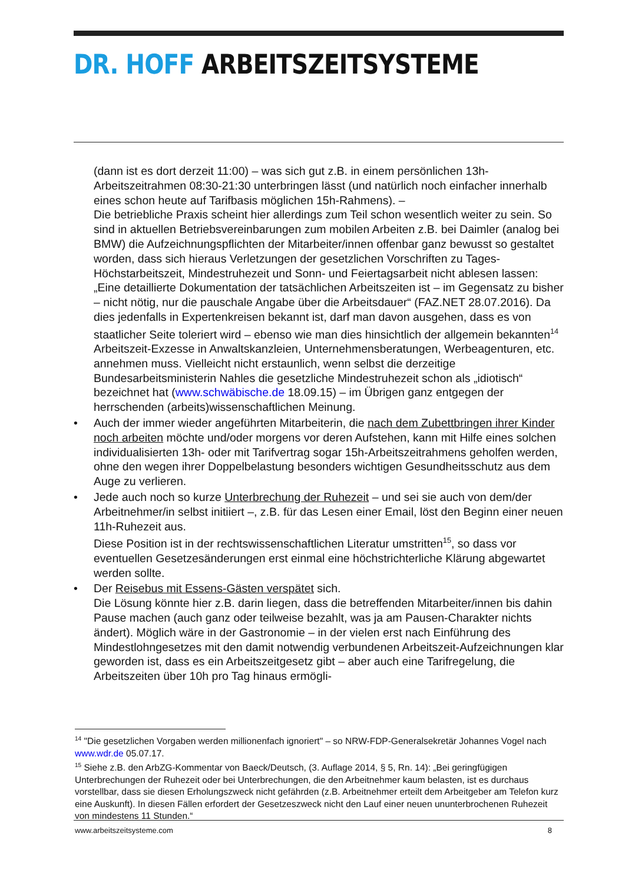DR. HOFF ARBEITSZEITSYSTEME
(dann ist es dort derzeit 11:00) – was sich gut z.B. in einem persönlichen 13h-Arbeitszeitrahmen 08:30-21:30 unterbringen lässt (und natürlich noch einfacher innerhalb eines schon heute auf Tarifbasis möglichen 15h-Rahmens). –
Die betriebliche Praxis scheint hier allerdings zum Teil schon wesentlich weiter zu sein. So sind in aktuellen Betriebsvereinbarungen zum mobilen Arbeiten z.B. bei Daimler (analog bei BMW) die Aufzeichnungspflichten der Mitarbeiter/innen offenbar ganz bewusst so gestaltet worden, dass sich hieraus Verletzungen der gesetzlichen Vorschriften zu Tages-Höchstarbeitszeit, Mindestruhezeit und Sonn- und Feiertagsarbeit nicht ablesen lassen: „Eine detaillierte Dokumentation der tatsächlichen Arbeitszeiten ist – im Gegensatz zu bisher – nicht nötig, nur die pauschale Angabe über die Arbeitsdauer“ (FAZ.NET 28.07.2016). Da dies jedenfalls in Expertenkreisen bekannt ist, darf man davon ausgehen, dass es von staatlicher Seite toleriert wird – ebenso wie man dies hinsichtlich der allgemein bekannten<sup>14</sup> Arbeitszeit-Exzesse in Anwaltskanzleien, Unternehmensberatungen, Werbeagenturen, etc. annehmen muss. Vielleicht nicht erstaunlich, wenn selbst die derzeitige Bundesarbeitsministerin Nahles die gesetzliche Mindestruhezeit schon als „idiotisch“ bezeichnet hat (www.schwäbische.de 18.09.15) – im Übrigen ganz entgegen der herrschenden (arbeits)wissenschaftlichen Meinung.
• Auch der immer wieder angeführten Mitarbeiterin, die nach dem Zubettbringen ihrer Kinder noch arbeiten möchte und/oder morgens vor deren Aufstehen, kann mit Hilfe eines solchen individualisierten 13h- oder mit Tarifvertrag sogar 15h-Arbeitszeitrahmens geholfen werden, ohne den wegen ihrer Doppelbelastung besonders wichtigen Gesundheitsschutz aus dem Auge zu verlieren.
• Jede auch noch so kurze Unterbrechung der Ruhezeit – und sei sie auch von dem/der Arbeitnehmer/in selbst initiiert –, z.B. für das Lesen einer Email, löst den Beginn einer neuen 11h-Ruhezeit aus.
Diese Position ist in der rechtswissenschaftlichen Literatur umstritten<sup>15</sup>, so dass vor eventuellen Gesetzesänderungen erst einmal eine höchstrichterliche Klärung abgewartet werden sollte.
• Der Reisebus mit Essens-Gästen verspätet sich.
Die Lösung könnte hier z.B. darin liegen, dass die betreffenden Mitarbeiter/innen bis dahin Pause machen (auch ganz oder teilweise bezahlt, was ja am Pausen-Charakter nichts ändert). Möglich wäre in der Gastronomie – in der vielen erst nach Einführung des Mindestlohngesetzes mit den damit notwendig verbundenen Arbeitszeit-Aufzeichnungen klar geworden ist, dass es ein Arbeitszeitgesetz gibt – aber auch eine Tarifregelung, die Arbeitszeiten über 10h pro Tag hinaus ermögli-
<sup>14</sup> "Die gesetzlichen Vorgaben werden millionenfach ignoriert" – so NRW-FDP-Generalsekretär Johannes Vogel nach www.wdr.de 05.07.17.
<sup>15</sup> Siehe z.B. den ArbZG-Kommentar von Baeck/Deutsch, (3. Auflage 2014, § 5, Rn. 14): „Bei geringfügigen Unterbrechungen der Ruhezeit oder bei Unterbrechungen, die den Arbeitnehmer kaum belasten, ist es durchaus vorstellbar, dass sie diesen Erholungszweck nicht gefährden (z.B. Arbeitnehmer erteilt dem Arbeitgeber am Telefon kurz eine Auskunft). In diesen Fällen erfordert der Gesetzeszweck nicht den Lauf einer neuen ununterbrochenen Ruhezeit von mindestens 11 Stunden.“
www.arbeitszeitsysteme.com 8